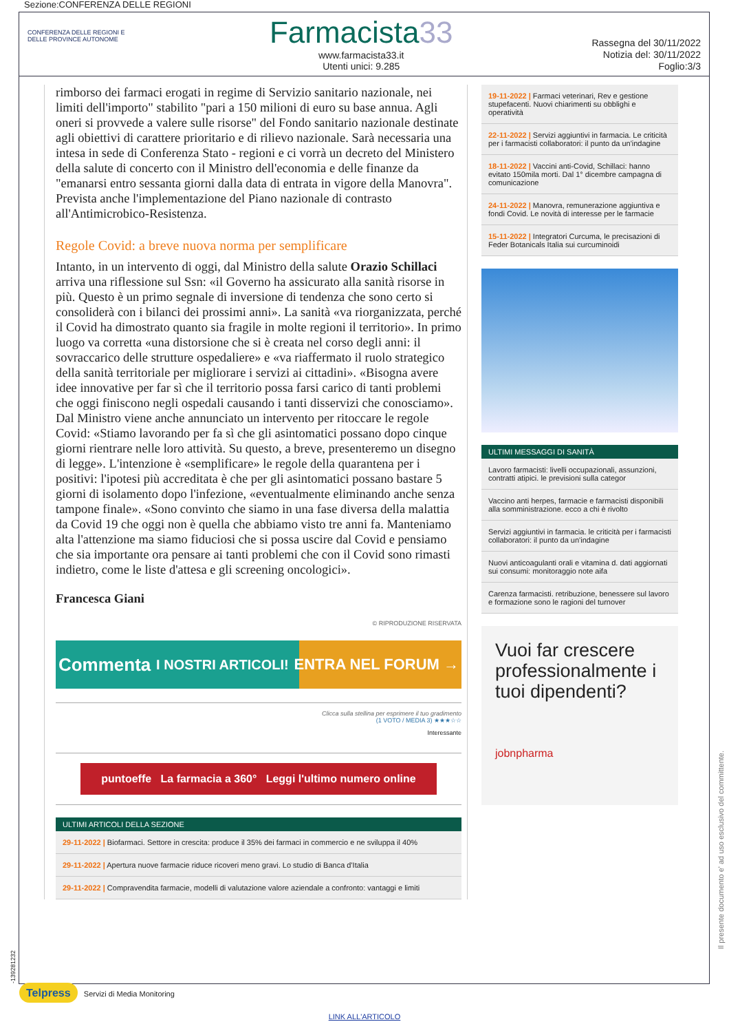Sezione:CONFERENZA DELLE REGIONI
CONFERENZA DELLE REGIONI E DELLE PROVINCE AUTONOME
Farmacista33
www.farmacista33.it
Utenti unici: 9.285
Rassegna del 30/11/2022
Notizia del: 30/11/2022
Foglio:3/3
rimborso dei farmaci erogati in regime di Servizio sanitario nazionale, nei limiti dell'importo" stabilito "pari a 150 milioni di euro su base annua. Agli oneri si provvede a valere sulle risorse" del Fondo sanitario nazionale destinate agli obiettivi di carattere prioritario e di rilievo nazionale. Sarà necessaria una intesa in sede di Conferenza Stato - regioni e ci vorrà un decreto del Ministero della salute di concerto con il Ministro dell'economia e delle finanze da "emanarsi entro sessanta giorni dalla data di entrata in vigore della Manovra". Prevista anche l'implementazione del Piano nazionale di contrasto all'Antimicrobico-Resistenza.
Regole Covid: a breve nuova norma per semplificare
Intanto, in un intervento di oggi, dal Ministro della salute Orazio Schillaci arriva una riflessione sul Ssn: «il Governo ha assicurato alla sanità risorse in più. Questo è un primo segnale di inversione di tendenza che sono certo si consoliderà con i bilanci dei prossimi anni». La sanità «va riorganizzata, perché il Covid ha dimostrato quanto sia fragile in molte regioni il territorio». In primo luogo va corretta «una distorsione che si è creata nel corso degli anni: il sovraccarico delle strutture ospedaliere» e «va riaffermato il ruolo strategico della sanità territoriale per migliorare i servizi ai cittadini». «Bisogna avere idee innovative per far sì che il territorio possa farsi carico di tanti problemi che oggi finiscono negli ospedali causando i tanti disservizi che conosciamo».
Dal Ministro viene anche annunciato un intervento per ritoccare le regole Covid: «Stiamo lavorando per fa sì che gli asintomatici possano dopo cinque giorni rientrare nelle loro attività. Su questo, a breve, presenteremo un disegno di legge». L'intenzione è «semplificare» le regole della quarantena per i positivi: l'ipotesi più accreditata è che per gli asintomatici possano bastare 5 giorni di isolamento dopo l'infezione, «eventualmente eliminando anche senza tampone finale». «Sono convinto che siamo in una fase diversa della malattia da Covid 19 che oggi non è quella che abbiamo visto tre anni fa. Manteniamo alta l'attenzione ma siamo fiduciosi che si possa uscire dal Covid e pensiamo che sia importante ora pensare ai tanti problemi che con il Covid sono rimasti indietro, come le liste d'attesa e gli screening oncologici».
Francesca Giani
© RIPRODUZIONE RISERVATA
Commenta I NOSTRI ARTICOLI! ENTRA NEL FORUM →
Clicca sulla stellina per esprimere il tuo gradimento
(1 VOTO / MEDIA 3) ★★★☆☆
Interessante
puntoeffe La farmacia a 360° Leggi l'ultimo numero online
ULTIMI ARTICOLI DELLA SEZIONE
29-11-2022 | Biofarmaci. Settore in crescita: produce il 35% dei farmaci in commercio e ne sviluppa il 40%
29-11-2022 | Apertura nuove farmacie riduce ricoveri meno gravi. Lo studio di Banca d'Italia
29-11-2022 | Compravendita farmacie, modelli di valutazione valore aziendale a confronto: vantaggi e limiti
19-11-2022 | Farmaci veterinari, Rev e gestione stupefacenti. Nuovi chiarimenti su obblighi e operatività
22-11-2022 | Servizi aggiuntivi in farmacia. Le criticità per i farmacisti collaboratori: il punto da un'indagine
18-11-2022 | Vaccini anti-Covid, Schillaci: hanno evitato 150mila morti. Dal 1° dicembre campagna di comunicazione
24-11-2022 | Manovra, remunerazione aggiuntiva e fondi Covid. Le novità di interesse per le farmacie
15-11-2022 | Integratori Curcuma, le precisazioni di Feder Botanicals Italia sui curcuminoidi
ULTIMI MESSAGGI DI SANITÀ
Lavoro farmacisti: livelli occupazionali, assunzioni, contratti atipici. le previsioni sulla categor
Vaccino anti herpes, farmacie e farmacisti disponibili alla somministrazione. ecco a chi è rivolto
Servizi aggiuntivi in farmacia. le criticità per i farmacisti collaboratori: il punto da un'indagine
Nuovi anticoagulanti orali e vitamina d. dati aggiornati sui consumi: monitoraggio note aifa
Carenza farmacisti. retribuzione, benessere sul lavoro e formazione sono le ragioni del turnover
Vuoi far crescere professionalmente i tuoi dipendenti?
jobnpharma
Il presente documento e' ad uso esclusivo del committente.
-139281232
Telpress Servizi di Media Monitoring
LINK ALL'ARTICOLO